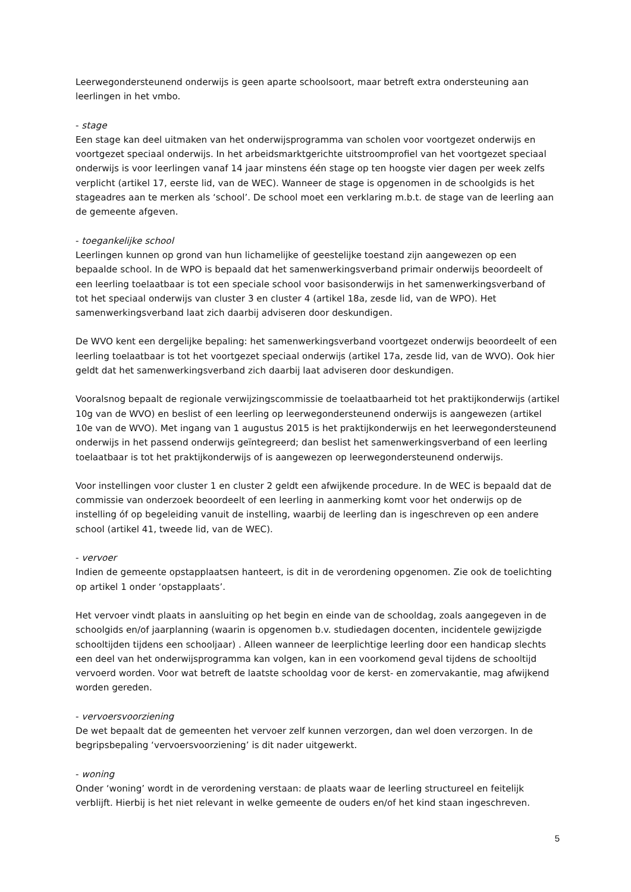Leerwegondersteunend onderwijs is geen aparte schoolsoort, maar betreft extra ondersteuning aan leerlingen in het vmbo.
- stage
Een stage kan deel uitmaken van het onderwijsprogramma van scholen voor voortgezet onderwijs en voortgezet speciaal onderwijs. In het arbeidsmarktgerichte uitstroomprofiel van het voortgezet speciaal onderwijs is voor leerlingen vanaf 14 jaar minstens één stage op ten hoogste vier dagen per week zelfs verplicht (artikel 17, eerste lid, van de WEC). Wanneer de stage is opgenomen in de schoolgids is het stageadres aan te merken als ‘school’. De school moet een verklaring m.b.t. de stage van de leerling aan de gemeente afgeven.
- toegankelijke school
Leerlingen kunnen op grond van hun lichamelijke of geestelijke toestand zijn aangewezen op een bepaalde school. In de WPO is bepaald dat het samenwerkingsverband primair onderwijs beoordeelt of een leerling toelaatbaar is tot een speciale school voor basisonderwijs in het samenwerkingsverband of tot het speciaal onderwijs van cluster 3 en cluster 4 (artikel 18a, zesde lid, van de WPO). Het samenwerkingsverband laat zich daarbij adviseren door deskundigen.
De WVO kent een dergelijke bepaling: het samenwerkingsverband voortgezet onderwijs beoordeelt of een leerling toelaatbaar is tot het voortgezet speciaal onderwijs (artikel 17a, zesde lid, van de WVO). Ook hier geldt dat het samenwerkingsverband zich daarbij laat adviseren door deskundigen.
Vooralsnog bepaalt de regionale verwijzingscommissie de toelaatbaarheid tot het praktijkonderwijs (artikel 10g van de WVO) en beslist of een leerling op leerwegondersteunend onderwijs is aangewezen (artikel 10e van de WVO). Met ingang van 1 augustus 2015 is het praktijkonderwijs en het leerwegondersteunend onderwijs in het passend onderwijs geïntegreerd; dan beslist het samenwerkingsverband of een leerling toelaatbaar is tot het praktijkonderwijs of is aangewezen op leerwegondersteunend onderwijs.
Voor instellingen voor cluster 1 en cluster 2 geldt een afwijkende procedure. In de WEC is bepaald dat de commissie van onderzoek beoordeelt of een leerling in aanmerking komt voor het onderwijs op de instelling óf op begeleiding vanuit de instelling, waarbij de leerling dan is ingeschreven op een andere school (artikel 41, tweede lid, van de WEC).
- vervoer
Indien de gemeente opstapplaatsen hanteert, is dit in de verordening opgenomen. Zie ook de toelichting op artikel 1 onder ‘opstapplaats’.
Het vervoer vindt plaats in aansluiting op het begin en einde van de schooldag, zoals aangegeven in de schoolgids en/of jaarplanning (waarin is opgenomen b.v. studiedagen docenten, incidentele gewijzigde schooltijden tijdens een schooljaar) . Alleen wanneer de leerplichtige leerling door een handicap slechts een deel van het onderwijsprogramma kan volgen, kan in een voorkomend geval tijdens de schooltijd vervoerd worden. Voor wat betreft de laatste schooldag voor de kerst- en zomervakantie, mag afwijkend worden gereden.
- vervoersvoorziening
De wet bepaalt dat de gemeenten het vervoer zelf kunnen verzorgen, dan wel doen verzorgen. In de begripsbepaling ‘vervoersvoorziening’ is dit nader uitgewerkt.
- woning
Onder ‘woning’ wordt in de verordening verstaan: de plaats waar de leerling structureel en feitelijk verblijft. Hierbij is het niet relevant in welke gemeente de ouders en/of het kind staan ingeschreven.
5